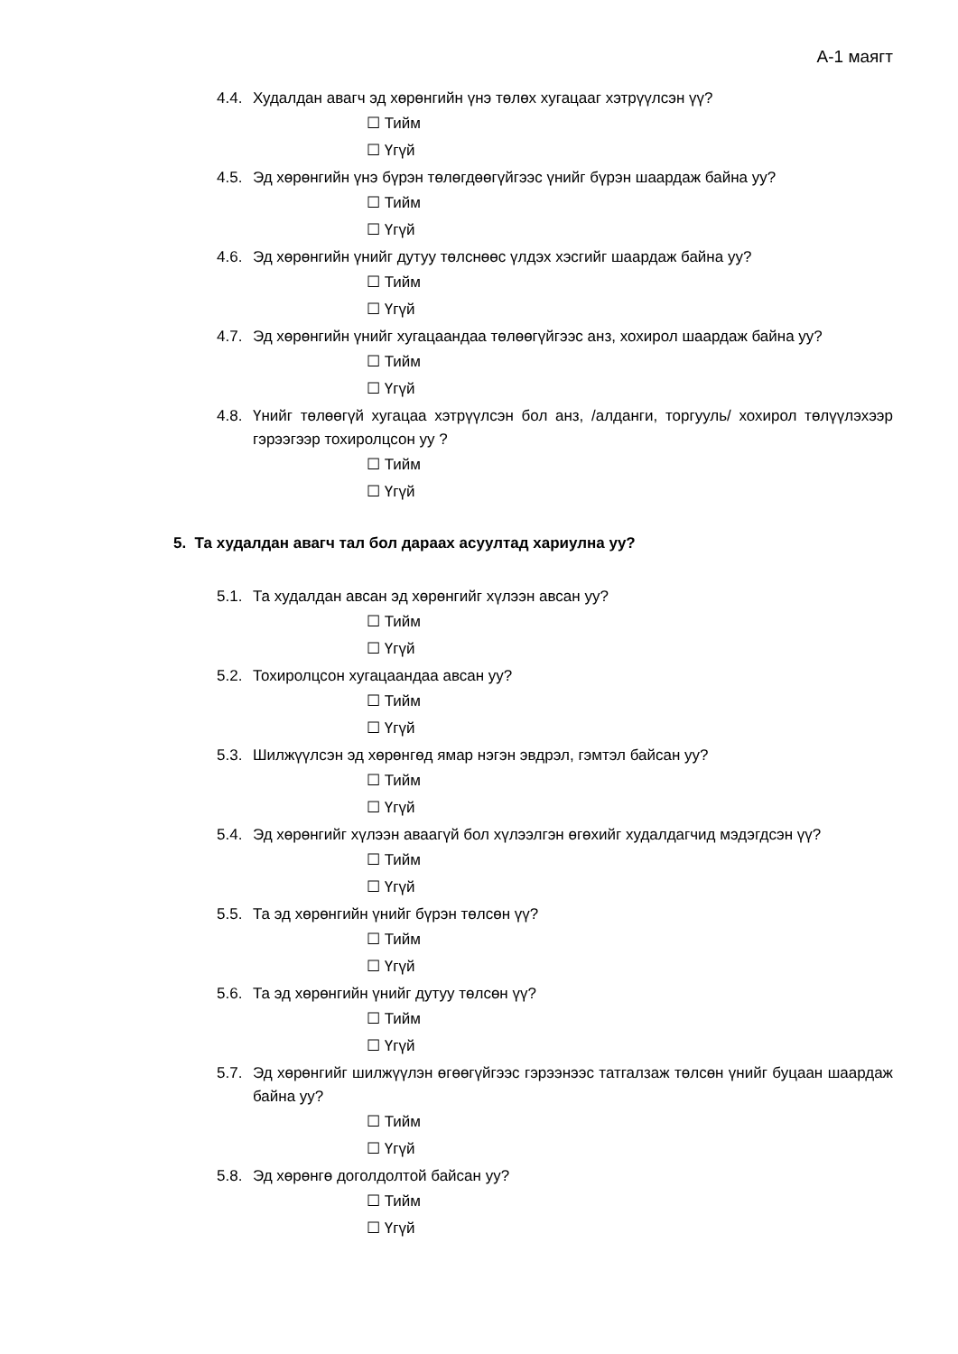А-1 маягт
4.4. Худалдан авагч эд хөрөнгийн үнэ төлөх хугацааг хэтрүүлсэн үү?
☐ Тийм
☐ Үгүй
4.5. Эд хөрөнгийн үнэ бүрэн төлөгдөөгүйгээс үнийг бүрэн шаардаж байна уу?
☐ Тийм
☐ Үгүй
4.6. Эд хөрөнгийн үнийг дутуу төлснөөс үлдэх хэсгийг шаардаж байна уу?
☐ Тийм
☐ Үгүй
4.7. Эд хөрөнгийн үнийг хугацаандаа төлөөгүйгээс анз, хохирол шаардаж байна уу?
☐ Тийм
☐ Үгүй
4.8. Үнийг төлөөгүй хугацаа хэтрүүлсэн бол анз, /алданги, торгууль/ хохирол төлүүлэхээр гэрээгээр тохиролцсон уу ?
☐ Тийм
☐ Үгүй
5. Та худалдан авагч тал бол дараах асуултад хариулна уу?
5.1. Та худалдан авсан эд хөрөнгийг хүлээн авсан уу?
☐ Тийм
☐ Үгүй
5.2. Тохиролцсон хугацаандаа авсан уу?
☐ Тийм
☐ Үгүй
5.3. Шилжүүлсэн эд хөрөнгөд ямар нэгэн эвдрэл, гэмтэл байсан уу?
☐ Тийм
☐ Үгүй
5.4. Эд хөрөнгийг хүлээн аваагүй бол хүлээлгэн өгөхийг худалдагчид мэдэгдсэн үү?
☐ Тийм
☐ Үгүй
5.5. Та эд хөрөнгийн үнийг бүрэн төлсөн үү?
☐ Тийм
☐ Үгүй
5.6. Та эд хөрөнгийн үнийг дутуу төлсөн үү?
☐ Тийм
☐ Үгүй
5.7. Эд хөрөнгийг шилжүүлэн өгөөгүйгээс гэрээнээс татгалзаж төлсөн үнийг буцаан шаардаж байна уу?
☐ Тийм
☐ Үгүй
5.8. Эд хөрөнгө доголдолтой байсан уу?
☐ Тийм
☐ Үгүй